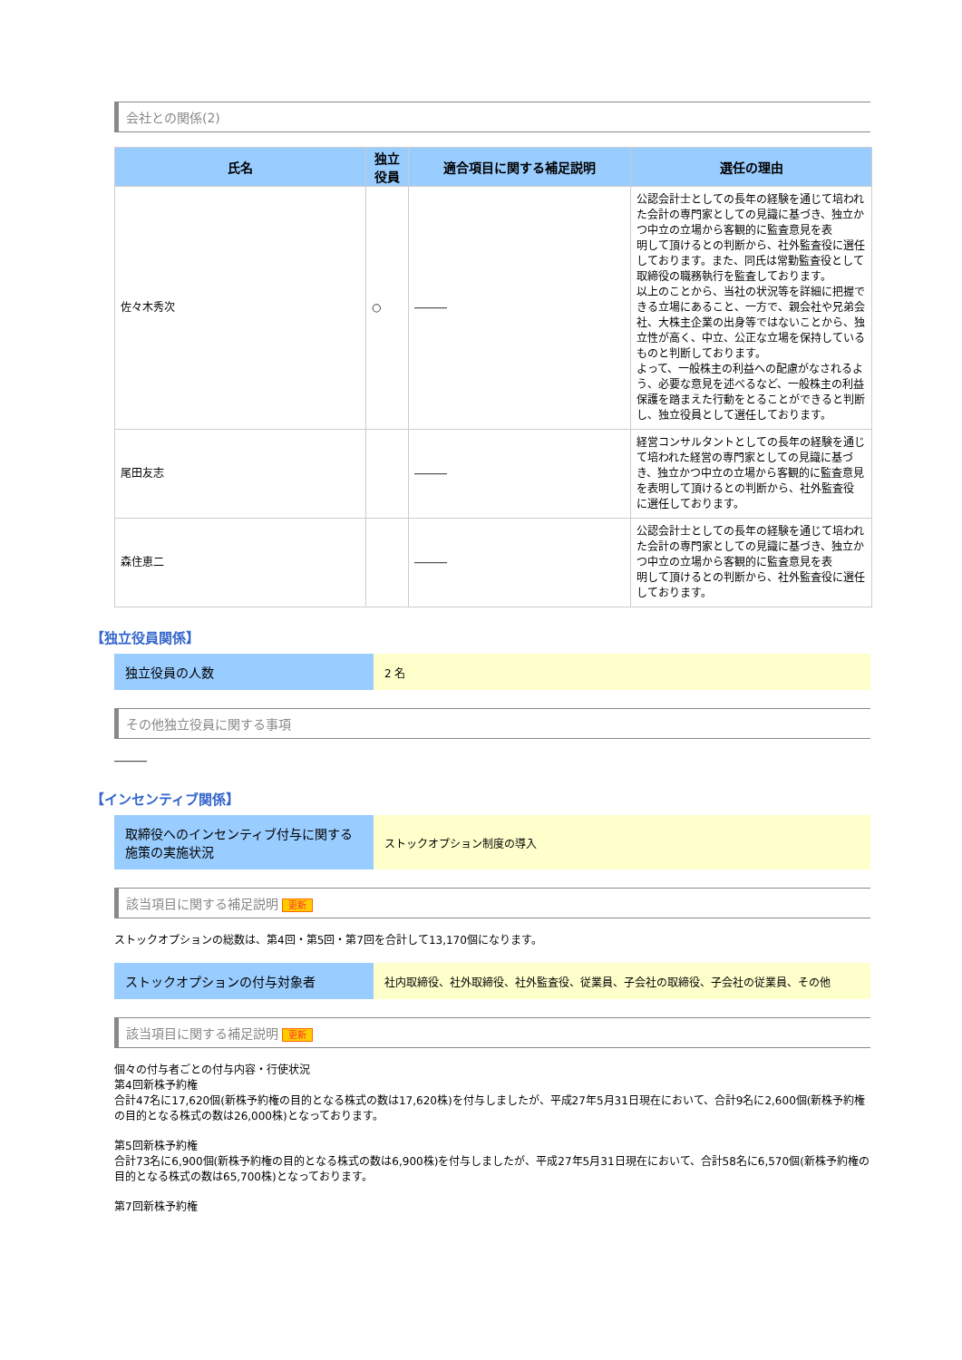会社との関係(2)
| 氏名 | 独立 役員 | 適合項目に関する補足説明 | 選任の理由 |
| --- | --- | --- | --- |
| 佐々木秀次 | ○ | ――― | 公認会計士としての長年の経験を通じて培われた会計の専門家としての見識に基づき、独立かつ中立の立場から客観的に監査意見を表 明して頂けるとの判断から、社外監査役に選任 しております。また、同氏は常勤監査役として取締役の職務執行を監査しております。 以上のことから、当社の状況等を詳細に把握できる立場にあること、一方で、親会社や兄弟会社、大株主企業の出身等ではないことから、独立性が高く、中立、公正な立場を保持しているものと判断しております。 よって、一般株主の利益への配慮がなされるよ う、必要な意見を述べるなど、一般株主の利益保護を踏まえた行動をとることができると判断し、独立役員として選任しております。 |
| 尾田友志 | | ――― | 経営コンサルタントとしての長年の経験を通じて培われた経営の専門家としての見識に基づき、独立かつ中立の立場から客観的に監査意見を表明して頂けるとの判断から、社外監査役 に選任しております。 |
| 森住恵二 | | ――― | 公認会計士としての長年の経験を通じて培われた会計の専門家としての見識に基づき、独立かつ中立の立場から客観的に監査意見を表 明して頂けるとの判断から、社外監査役に選任 しております。 |
【独立役員関係】
独立役員の人数
2 名
その他独立役員に関する事項
―――
【インセンティブ関係】
取締役へのインセンティブ付与に関する施策の実施状況
ストックオプション制度の導入
該当項目に関する補足説明 更新
ストックオプションの総数は、第4回・第5回・第7回を合計して13,170個になります。
ストックオプションの付与対象者
社内取締役、社外取締役、社外監査役、従業員、子会社の取締役、子会社の従業員、その他
該当項目に関する補足説明 更新
個々の付与者ごとの付与内容・行使状況
第4回新株予約権
合計47名に17,620個(新株予約権の目的となる株式の数は17,620株)を付与しましたが、平成27年5月31日現在において、合計9名に2,600個(新株予約権の目的となる株式の数は26,000株)となっております。
第5回新株予約権
合計73名に6,900個(新株予約権の目的となる株式の数は6,900株)を付与しましたが、平成27年5月31日現在において、合計58名に6,570個(新株予約権の目的となる株式の数は65,700株)となっております。
第7回新株予約権